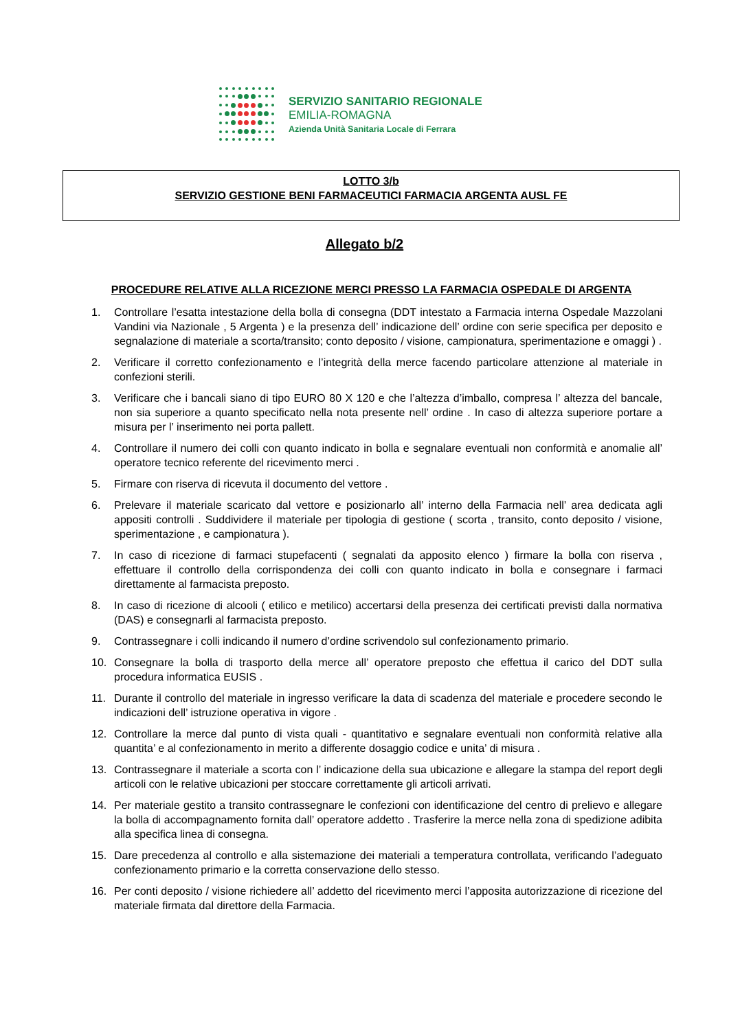SERVIZIO SANITARIO REGIONALE
EMILIA-ROMAGNA
Azienda Unità Sanitaria Locale di Ferrara
LOTTO 3/b
SERVIZIO GESTIONE BENI FARMACEUTICI FARMACIA ARGENTA AUSL FE
Allegato b/2
PROCEDURE RELATIVE ALLA RICEZIONE MERCI PRESSO LA FARMACIA OSPEDALE DI ARGENTA
1. Controllare l’esatta intestazione della bolla di consegna (DDT intestato a Farmacia interna Ospedale Mazzolani Vandini via Nazionale , 5 Argenta ) e la presenza dell’ indicazione dell’ ordine con serie specifica per deposito e segnalazione di materiale a scorta/transito; conto deposito / visione, campionatura, sperimentazione e omaggi ) .
2. Verificare il corretto confezionamento e l’integrità della merce facendo particolare attenzione al materiale in confezioni sterili.
3. Verificare che i bancali siano di tipo EURO 80 X 120 e che l’altezza d’imballo, compresa l’ altezza del bancale, non sia superiore a quanto specificato nella nota presente nell’ ordine . In caso di altezza superiore portare a misura per l’ inserimento nei porta pallett.
4. Controllare il numero dei colli con quanto indicato in bolla e segnalare eventuali non conformità e anomalie all’ operatore tecnico referente del ricevimento merci .
5. Firmare con riserva di ricevuta il documento del vettore .
6. Prelevare il materiale scaricato dal vettore e posizionarlo all’ interno della Farmacia nell’ area dedicata agli appositi controlli . Suddividere il materiale per tipologia di gestione ( scorta , transito, conto deposito / visione, sperimentazione , e campionatura ).
7. In caso di ricezione di farmaci stupefacenti ( segnalati da apposito elenco ) firmare la bolla con riserva , effettuare il controllo della corrispondenza dei colli con quanto indicato in bolla e consegnare i farmaci direttamente al farmacista preposto.
8. In caso di ricezione di alcooli ( etilico e metilico) accertarsi della presenza dei certificati previsti dalla normativa (DAS) e consegnarli al farmacista preposto.
9. Contrassegnare i colli indicando il numero d’ordine scrivendolo sul confezionamento primario.
10. Consegnare la bolla di trasporto della merce all’ operatore preposto che effettua il carico del DDT sulla procedura informatica EUSIS .
11. Durante il controllo del materiale in ingresso verificare la data di scadenza del materiale e procedere secondo le indicazioni dell’ istruzione operativa in vigore .
12. Controllare la merce dal punto di vista quali - quantitativo e segnalare eventuali non conformità relative alla quantita’ e al confezionamento in merito a differente dosaggio codice e unita’ di misura .
13. Contrassegnare il materiale a scorta con l’ indicazione della sua ubicazione e allegare la stampa del report degli articoli con le relative ubicazioni per stoccare correttamente gli articoli arrivati.
14. Per materiale gestito a transito contrassegnare le confezioni con identificazione del centro di prelievo e allegare la bolla di accompagnamento fornita dall’ operatore addetto . Trasferire la merce nella zona di spedizione adibita alla specifica linea di consegna.
15. Dare precedenza al controllo e alla sistemazione dei materiali a temperatura controllata, verificando l’adeguato confezionamento primario e la corretta conservazione dello stesso.
16. Per conti deposito / visione richiedere all’ addetto del ricevimento merci l’apposita autorizzazione di ricezione del materiale firmata dal direttore della Farmacia.